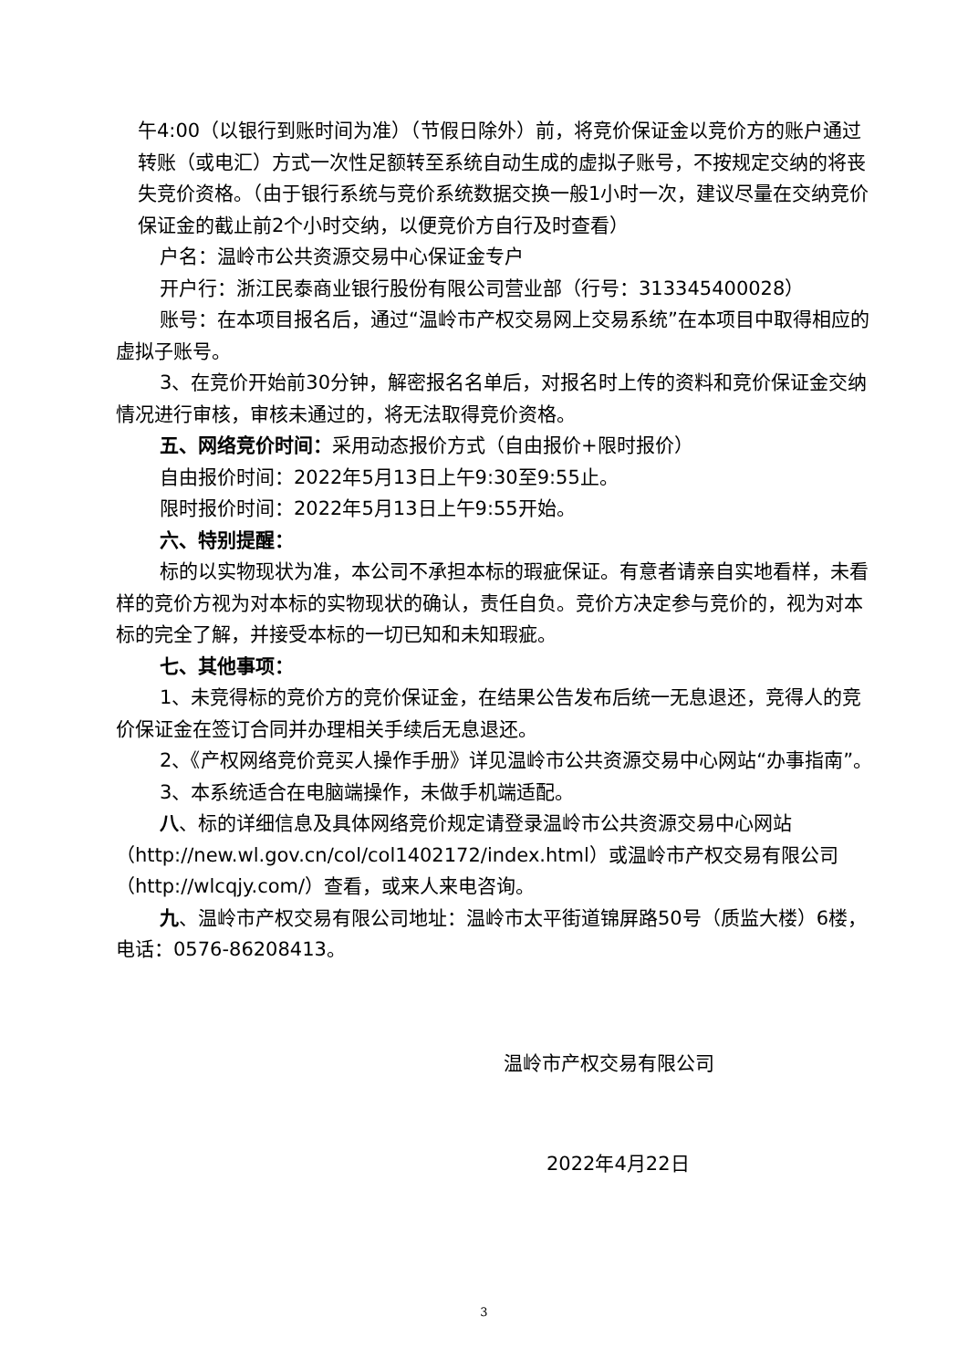午4:00（以银行到账时间为准）（节假日除外）前，将竞价保证金以竞价方的账户通过转账（或电汇）方式一次性足额转至系统自动生成的虚拟子账号，不按规定交纳的将丧失竞价资格。（由于银行系统与竞价系统数据交换一般1小时一次，建议尽量在交纳竞价保证金的截止前2个小时交纳，以便竞价方自行及时查看）
户名：温岭市公共资源交易中心保证金专户
开户行：浙江民泰商业银行股份有限公司营业部（行号：313345400028）
账号：在本项目报名后，通过“温岭市产权交易网上交易系统”在本项目中取得相应的虚拟子账号。
3、在竞价开始前30分钟，解密报名名单后，对报名时上传的资料和竞价保证金交纳情况进行审核，审核未通过的，将无法取得竞价资格。
五、网络竞价时间：采用动态报价方式（自由报价+限时报价）
自由报价时间：2022年5月13日上午9:30至9:55止。
限时报价时间：2022年5月13日上午9:55开始。
六、特别提醒：
标的以实物现状为准，本公司不承担本标的瑕疵保证。有意者请亲自实地看样，未看样的竞价方视为对本标的实物现状的确认，责任自负。竞价方决定参与竞价的，视为对本标的完全了解，并接受本标的一切已知和未知瑕疵。
七、其他事项：
1、未竞得标的竞价方的竞价保证金，在结果公告发布后统一无息退还，竞得人的竞价保证金在签订合同并办理相关手续后无息退还。
2、《产权网络竞价竞买人操作手册》详见温岭市公共资源交易中心网站“办事指南”。
3、本系统适合在电脑端操作，未做手机端适配。
八、标的详细信息及具体网络竞价规定请登录温岭市公共资源交易中心网站（http://new.wl.gov.cn/col/col1402172/index.html）或温岭市产权交易有限公司（http://wlcqjy.com/）查看，或来人来电咨询。
九、温岭市产权交易有限公司地址：温岭市太平街道锦屏路50号（质监大楼）6楼，电话：0576-86208413。
温岭市产权交易有限公司
2022年4月22日
3